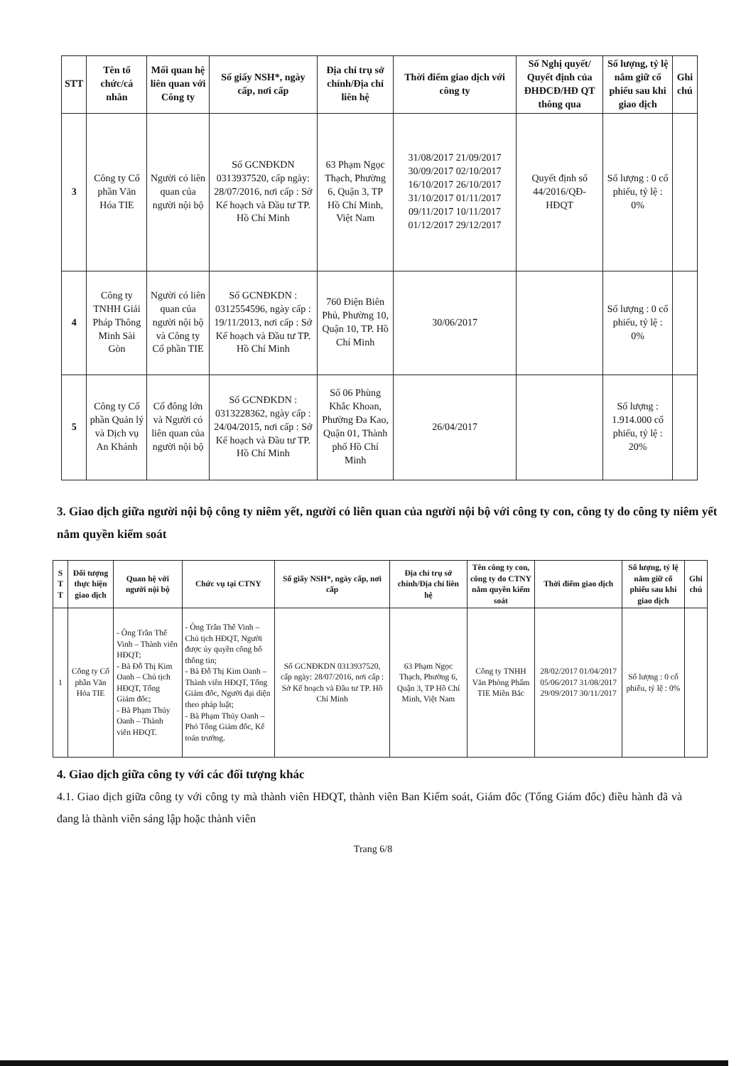| STT | Tên tổ chức/cá nhân | Mối quan hệ liên quan với Công ty | Số giấy NSH*, ngày cấp, nơi cấp | Địa chỉ trụ sở chính/Địa chỉ liên hệ | Thời điểm giao dịch với công ty | Số Nghị quyết/ Quyết định của ĐHĐCĐ/HĐ QT thông qua | Số lượng, tỷ lệ nắm giữ cổ phiếu sau khi giao dịch | Ghi chú |
| --- | --- | --- | --- | --- | --- | --- | --- | --- |
| 3 | Công ty Cổ phần Văn Hóa TIE | Người có liên quan của người nội bộ | Số GCNĐKDN 0313937520, cấp ngày: 28/07/2016, nơi cấp : Sở Kế hoạch và Đầu tư TP. Hồ Chí Minh | 63 Phạm Ngọc Thạch, Phường 6, Quận 3, TP Hồ Chí Minh, Việt Nam | 31/08/2017 21/09/2017 30/09/2017 02/10/2017 16/10/2017 26/10/2017 31/10/2017 01/11/2017 09/11/2017 10/11/2017 01/12/2017 29/12/2017 | Quyết định số 44/2016/QĐ-HĐQT | Số lượng : 0 cổ phiếu, tỷ lệ : 0% | |
| 4 | Công ty TNHH Giải Pháp Thông Minh Sài Gòn | Người có liên quan của người nội bộ và Công ty Cổ phần TIE | Số GCNĐKDN : 0312554596, ngày cấp : 19/11/2013, nơi cấp : Sở Kế hoạch và Đầu tư TP. Hồ Chí Minh | 760 Điện Biên Phủ, Phường 10, Quận 10, TP. Hồ Chí Minh | 30/06/2017 | | Số lượng : 0 cổ phiếu, tỷ lệ : 0% | |
| 5 | Công ty Cổ phần Quản lý và Dịch vụ An Khánh | Cổ đông lớn và Người có liên quan của người nội bộ | Số GCNĐKDN : 0313228362, ngày cấp : 24/04/2015, nơi cấp : Sở Kế hoạch và Đầu tư TP. Hồ Chí Minh | Số 06 Phùng Khắc Khoan, Phường Đa Kao, Quận 01, Thành phố Hồ Chí Minh | 26/04/2017 | | Số lượng : 1.914.000 cổ phiếu, tỷ lệ : 20% | |
3. Giao dịch giữa người nội bộ công ty niêm yết, người có liên quan của người nội bộ với công ty con, công ty do công ty niêm yết nắm quyền kiểm soát
| S T T | Đối tượng thực hiện giao dịch | Quan hệ với người nội bộ | Chức vụ tại CTNY | Số giấy NSH*, ngày cấp, nơi cấp | Địa chỉ trụ sở chính/Địa chỉ liên hệ | Tên công ty con, công ty do CTNY nắm quyền kiểm soát | Thời điểm giao dịch | Số lượng, tỷ lệ nắm giữ cổ phiếu sau khi giao dịch | Ghi chú |
| --- | --- | --- | --- | --- | --- | --- | --- | --- | --- |
| 1 | Công ty Cổ phần Văn Hóa TIE | - Ông Trần Thế Vinh – Thành viên HĐQT; - Bà Đỗ Thị Kim Oanh – Chủ tịch HĐQT, Tổng Giám đốc; - Bà Phạm Thúy Oanh – Thành viên HĐQT. | - Ông Trần Thế Vinh – Chủ tịch HĐQT, Người được ủy quyền công bố thông tin; - Bà Đỗ Thị Kim Oanh – Thành viên HĐQT, Tổng Giám đốc, Người đại diện theo pháp luật; - Bà Phạm Thúy Oanh – Phó Tổng Giám đốc, Kế toán trưởng. | Số GCNĐKDN 0313937520, cấp ngày: 28/07/2016, nơi cấp : Sở Kế hoạch và Đầu tư TP. Hồ Chí Minh | 63 Phạm Ngọc Thạch, Phường 6, Quận 3, TP Hồ Chí Minh, Việt Nam | Công ty TNHH Văn Phòng Phẩm TIE Miền Bắc | 28/02/2017 01/04/2017 05/06/2017 31/08/2017 29/09/2017 30/11/2017 | Số lượng : 0 cổ phiếu, tỷ lệ : 0% | |
4. Giao dịch giữa công ty với các đối tượng khác
4.1. Giao dịch giữa công ty với công ty mà thành viên HĐQT, thành viên Ban Kiểm soát, Giám đốc (Tổng Giám đốc) điều hành đã và đang là thành viên sáng lập hoặc thành viên
Trang 6/8